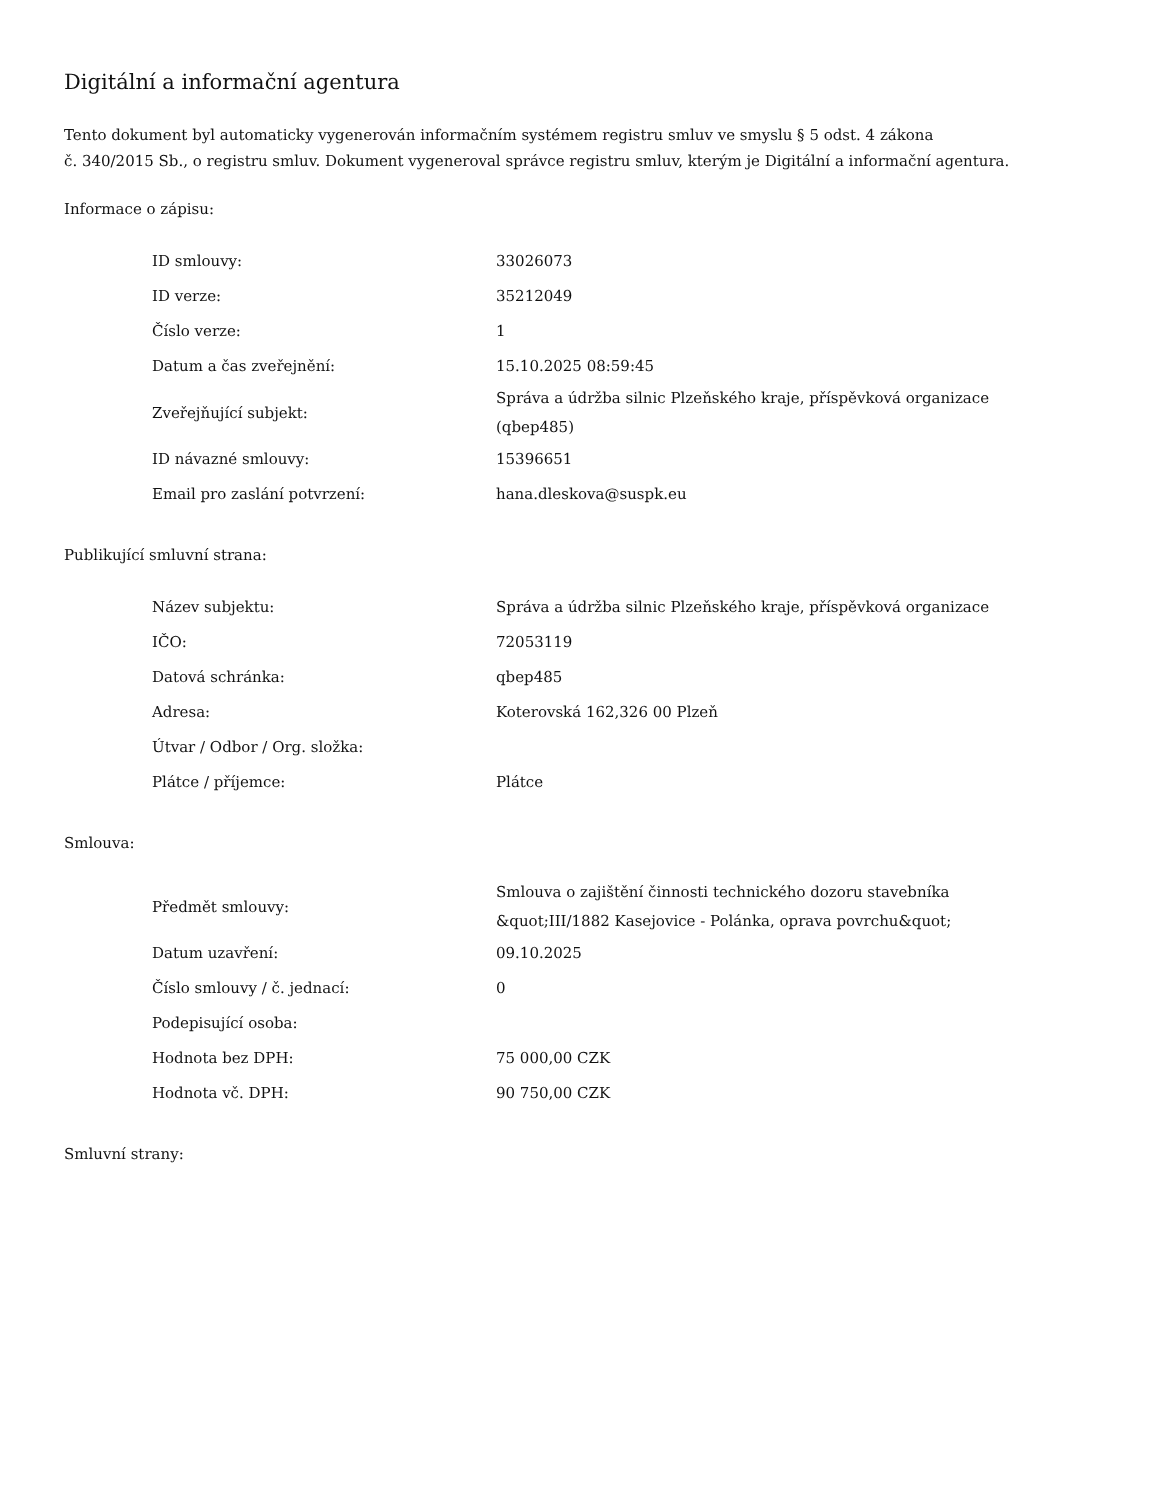Digitální a informační agentura
Tento dokument byl automaticky vygenerován informačním systémem registru smluv ve smyslu § 5 odst. 4 zákona
č. 340/2015 Sb., o registru smluv. Dokument vygeneroval správce registru smluv, kterým je Digitální a informační agentura.
Informace o zápisu:
| ID smlouvy: | 33026073 |
| ID verze: | 35212049 |
| Číslo verze: | 1 |
| Datum a čas zveřejnění: | 15.10.2025 08:59:45 |
| Zveřejňující subjekt: | Správa a údržba silnic Plzeňského kraje, příspěvková organizace (qbep485) |
| ID návazné smlouvy: | 15396651 |
| Email pro zaslání potvrzení: | hana.dleskova@suspk.eu |
Publikující smluvní strana:
| Název subjektu: | Správa a údržba silnic Plzeňského kraje, příspěvková organizace |
| IČO: | 72053119 |
| Datová schránka: | qbep485 |
| Adresa: | Koterovská 162,326 00 Plzeň |
| Útvar / Odbor / Org. složka: | |
| Plátce / příjemce: | Plátce |
Smlouva:
| Předmět smlouvy: | Smlouva o zajištění činnosti technického dozoru stavebníka &quot;III/1882 Kasejovice - Polánka, oprava povrchu&quot; |
| Datum uzavření: | 09.10.2025 |
| Číslo smlouvy / č. jednací: | 0 |
| Podepisující osoba: | |
| Hodnota bez DPH: | 75 000,00 CZK |
| Hodnota vč. DPH: | 90 750,00 CZK |
Smluvní strany: